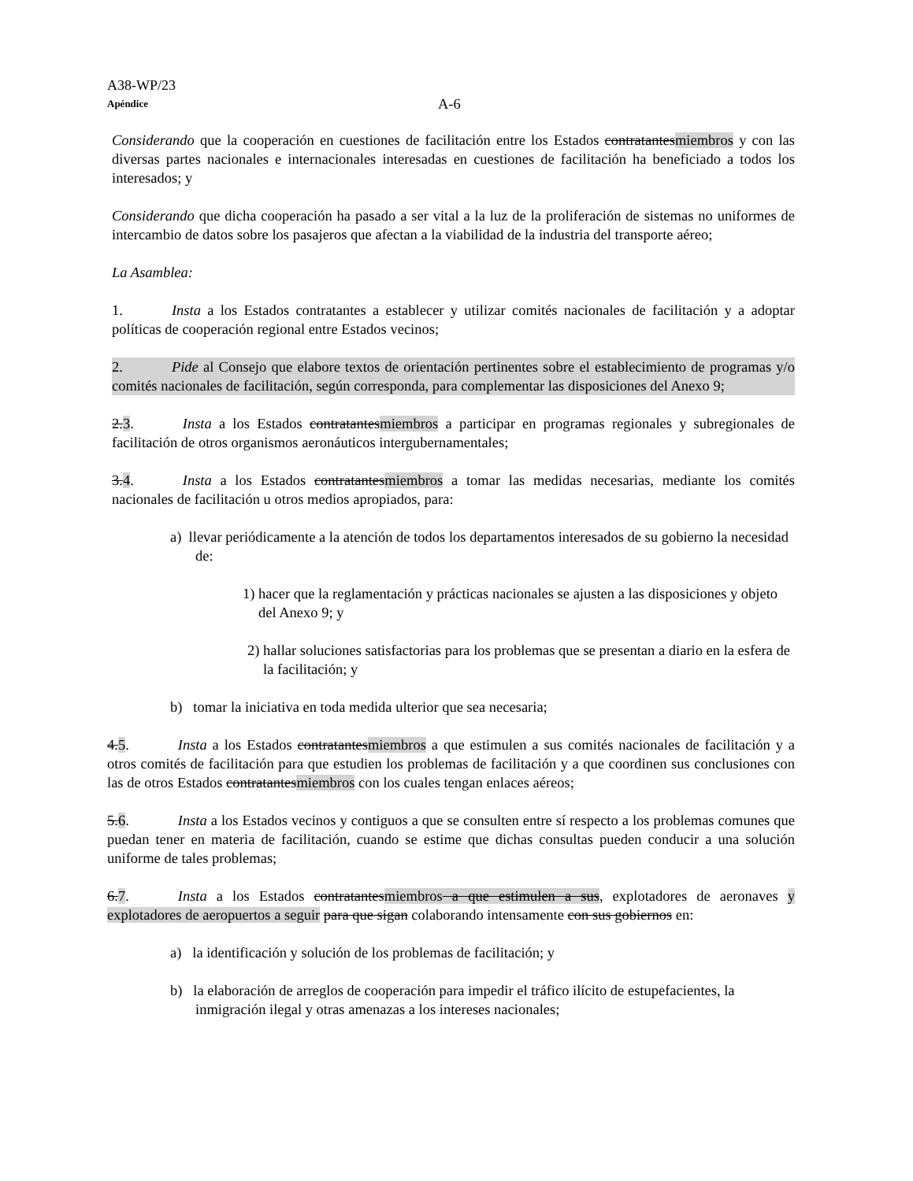A38-WP/23
Apéndice A-6
Considerando que la cooperación en cuestiones de facilitación entre los Estados contratantesmiembros y con las diversas partes nacionales e internacionales interesadas en cuestiones de facilitación ha beneficiado a todos los interesados; y
Considerando que dicha cooperación ha pasado a ser vital a la luz de la proliferación de sistemas no uniformes de intercambio de datos sobre los pasajeros que afectan a la viabilidad de la industria del transporte aéreo;
La Asamblea:
1. Insta a los Estados contratantes a establecer y utilizar comités nacionales de facilitación y a adoptar políticas de cooperación regional entre Estados vecinos;
2. Pide al Consejo que elabore textos de orientación pertinentes sobre el establecimiento de programas y/o comités nacionales de facilitación, según corresponda, para complementar las disposiciones del Anexo 9;
2.3. Insta a los Estados contratantesmiembros a participar en programas regionales y subregionales de facilitación de otros organismos aeronáuticos intergubernamentales;
3.4. Insta a los Estados contratantesmiembros a tomar las medidas necesarias, mediante los comités nacionales de facilitación u otros medios apropiados, para:
a) llevar periódicamente a la atención de todos los departamentos interesados de su gobierno la necesidad de:
1) hacer que la reglamentación y prácticas nacionales se ajusten a las disposiciones y objeto del Anexo 9; y
2) hallar soluciones satisfactorias para los problemas que se presentan a diario en la esfera de la facilitación; y
b) tomar la iniciativa en toda medida ulterior que sea necesaria;
4.5. Insta a los Estados contratantesmiembros a que estimulen a sus comités nacionales de facilitación y a otros comités de facilitación para que estudien los problemas de facilitación y a que coordinen sus conclusiones con las de otros Estados contratantesmiembros con los cuales tengan enlaces aéreos;
5.6. Insta a los Estados vecinos y contiguos a que se consulten entre sí respecto a los problemas comunes que puedan tener en materia de facilitación, cuando se estime que dichas consultas pueden conducir a una solución uniforme de tales problemas;
6.7. Insta a los Estados contratantesmiembros a que estimulen a sus, explotadores de aeronaves y explotadores de aeropuertos a seguir para que sigan colaborando intensamente con sus gobiernos en:
a) la identificación y solución de los problemas de facilitación; y
b) la elaboración de arreglos de cooperación para impedir el tráfico ilícito de estupefacientes, la inmigración ilegal y otras amenazas a los intereses nacionales;